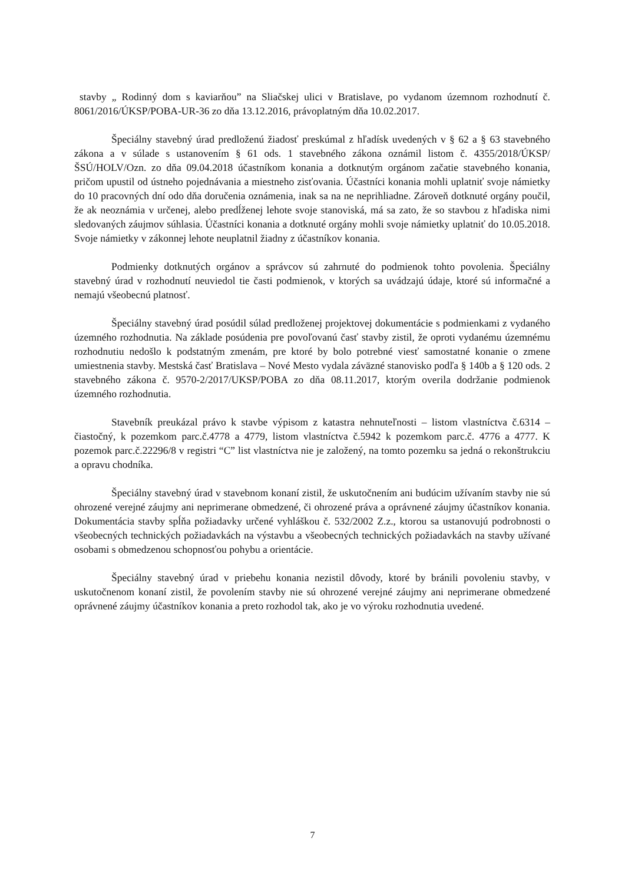stavby „ Rodinný dom s kaviarňou” na Sliačskej ulici v Bratislave, po vydanom územnom rozhodnutí č. 8061/2016/ÚKSP/POBA-UR-36 zo dňa 13.12.2016, právoplatným dňa 10.02.2017.
Špeciálny stavebný úrad predloženú žiadosť preskúmal z hľadísk uvedených v § 62 a § 63 stavebného zákona a v súlade s ustanovením § 61 ods. 1 stavebného zákona oznámil listom č. 4355/2018/ÚKSP/ŠSÚ/HOLV/Ozn. zo dňa 09.04.2018 účastníkom konania a dotknutým orgánom začatie stavebného konania, pričom upustil od ústneho pojednávania a miestneho zisťovania. Účastníci konania mohli uplatniť svoje námietky do 10 pracovných dní odo dňa doručenia oznámenia, inak sa na ne neprihliadne. Zároveň dotknuté orgány poučil, že ak neoznámia v určenej, alebo predĺženej lehote svoje stanoviská, má sa zato, že so stavbou z hľadiska nimi sledovaných záujmov súhlasia. Účastníci konania a dotknuté orgány mohli svoje námietky uplatniť do 10.05.2018. Svoje námietky v zákonnej lehote neuplatnil žiadny z účastníkov konania.
Podmienky dotknutých orgánov a správcov sú zahrnuté do podmienok tohto povolenia. Špeciálny stavebný úrad v rozhodnutí neuviedol tie časti podmienok, v ktorých sa uvádzajú údaje, ktoré sú informačné a nemajú všeobecnú platnosť.
Špeciálny stavebný úrad posúdil súlad predloženej projektovej dokumentácie s podmienkami z vydaného územného rozhodnutia. Na základe posúdenia pre povoľovanú časť stavby zistil, že oproti vydanému územnému rozhodnutiu nedošlo k podstatným zmenám, pre ktoré by bolo potrebné viesť samostatné konanie o zmene umiestnenia stavby. Mestská časť Bratislava – Nové Mesto vydala záväzné stanovisko podľa § 140b a § 120 ods. 2 stavebného zákona č. 9570-2/2017/UKSP/POBA zo dňa 08.11.2017, ktorým overila dodržanie podmienok územného rozhodnutia.
Stavebník preukázal právo k stavbe výpisom z katastra nehnuteľnosti – listom vlastníctva č.6314 – čiastočný, k pozemkom parc.č.4778 a 4779, listom vlastníctva č.5942 k pozemkom parc.č. 4776 a 4777. K pozemok parc.č.22296/8 v registri “C” list vlastníctva nie je založený, na tomto pozemku sa jedná o rekonštrukciu a opravu chodníka.
Špeciálny stavebný úrad v stavebnom konaní zistil, že uskutočnením ani budúcim užívaním stavby nie sú ohrozené verejné záujmy ani neprimerane obmedzené, či ohrozené práva a oprávnené záujmy účastníkov konania. Dokumentácia stavby spĺňa požiadavky určené vyhláškou č. 532/2002 Z.z., ktorou sa ustanovujú podrobnosti o všeobecných technických požiadavkách na výstavbu a všeobecných technických požiadavkách na stavby užívané osobami s obmedzenou schopnosťou pohybu a orientácie.
Špeciálny stavebný úrad v priebehu konania nezistil dôvody, ktoré by bránili povoleniu stavby, v uskutočnenom konaní zistil, že povolením stavby nie sú ohrozené verejné záujmy ani neprimerane obmedzené oprávnené záujmy účastníkov konania a preto rozhodol tak, ako je vo výroku rozhodnutia uvedené.
7